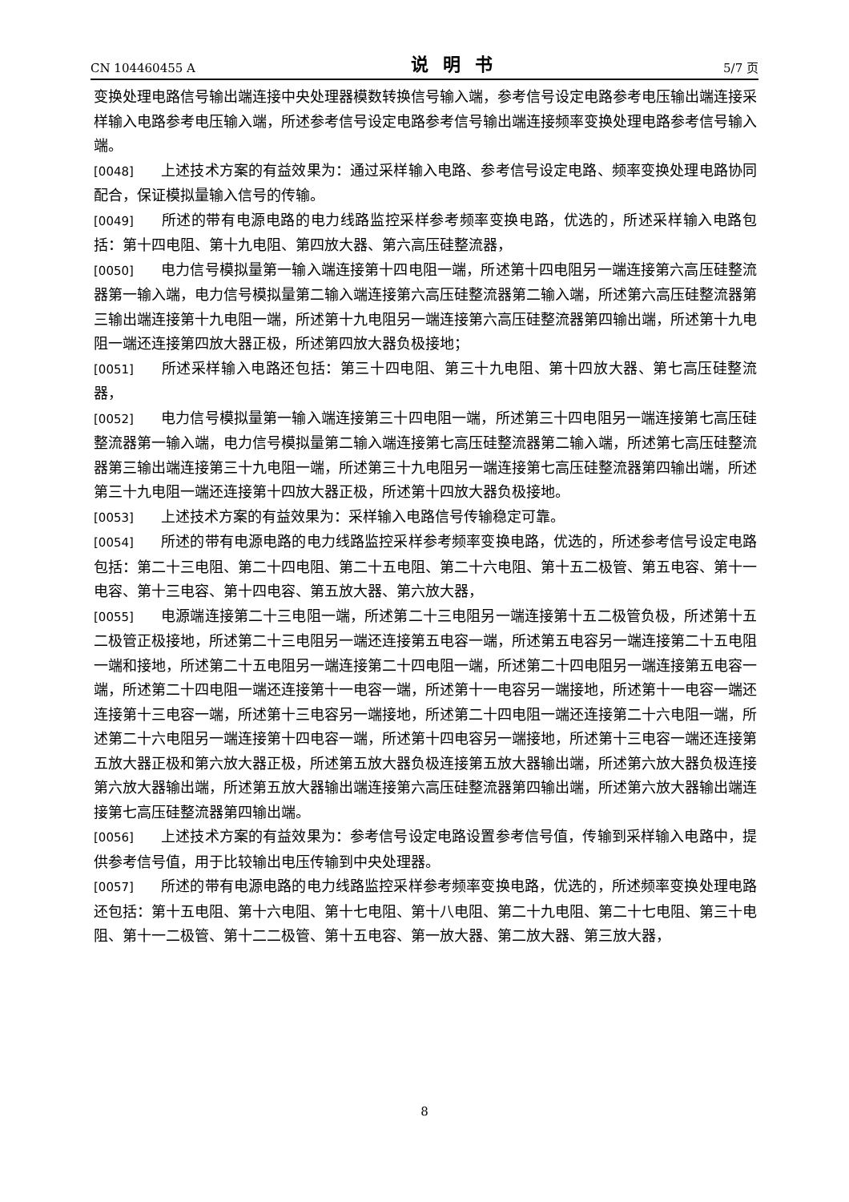CN 104460455 A 说明书 5/7 页
变换处理电路信号输出端连接中央处理器模数转换信号输入端，参考信号设定电路参考电压输出端连接采样输入电路参考电压输入端，所述参考信号设定电路参考信号输出端连接频率变换处理电路参考信号输入端。
[0048] 上述技术方案的有益效果为：通过采样输入电路、参考信号设定电路、频率变换处理电路协同配合，保证模拟量输入信号的传输。
[0049] 所述的带有电源电路的电力线路监控采样参考频率变换电路，优选的，所述采样输入电路包括：第十四电阻、第十九电阻、第四放大器、第六高压硅整流器，
[0050] 电力信号模拟量第一输入端连接第十四电阻一端，所述第十四电阻另一端连接第六高压硅整流器第一输入端，电力信号模拟量第二输入端连接第六高压硅整流器第二输入端，所述第六高压硅整流器第三输出端连接第十九电阻一端，所述第十九电阻另一端连接第六高压硅整流器第四输出端，所述第十九电阻一端还连接第四放大器正极，所述第四放大器负极接地；
[0051] 所述采样输入电路还包括：第三十四电阻、第三十九电阻、第十四放大器、第七高压硅整流器，
[0052] 电力信号模拟量第一输入端连接第三十四电阻一端，所述第三十四电阻另一端连接第七高压硅整流器第一输入端，电力信号模拟量第二输入端连接第七高压硅整流器第二输入端，所述第七高压硅整流器第三输出端连接第三十九电阻一端，所述第三十九电阻另一端连接第七高压硅整流器第四输出端，所述第三十九电阻一端还连接第十四放大器正极，所述第十四放大器负极接地。
[0053] 上述技术方案的有益效果为：采样输入电路信号传输稳定可靠。
[0054] 所述的带有电源电路的电力线路监控采样参考频率变换电路，优选的，所述参考信号设定电路包括：第二十三电阻、第二十四电阻、第二十五电阻、第二十六电阻、第十五二极管、第五电容、第十一电容、第十三电容、第十四电容、第五放大器、第六放大器，
[0055] 电源端连接第二十三电阻一端，所述第二十三电阻另一端连接第十五二极管负极，所述第十五二极管正极接地，所述第二十三电阻另一端还连接第五电容一端，所述第五电容另一端连接第二十五电阻一端和接地，所述第二十五电阻另一端连接第二十四电阻一端，所述第二十四电阻另一端连接第五电容一端，所述第二十四电阻一端还连接第十一电容一端，所述第十一电容另一端接地，所述第十一电容一端还连接第十三电容一端，所述第十三电容另一端接地，所述第二十四电阻一端还连接第二十六电阻一端，所述第二十六电阻另一端连接第十四电容一端，所述第十四电容另一端接地，所述第十三电容一端还连接第五放大器正极和第六放大器正极，所述第五放大器负极连接第五放大器输出端，所述第六放大器负极连接第六放大器输出端，所述第五放大器输出端连接第六高压硅整流器第四输出端，所述第六放大器输出端连接第七高压硅整流器第四输出端。
[0056] 上述技术方案的有益效果为：参考信号设定电路设置参考信号值，传输到采样输入电路中，提供参考信号值，用于比较输出电压传输到中央处理器。
[0057] 所述的带有电源电路的电力线路监控采样参考频率变换电路，优选的，所述频率变换处理电路还包括：第十五电阻、第十六电阻、第十七电阻、第十八电阻、第二十九电阻、第二十七电阻、第三十电阻、第十一二极管、第十二二极管、第十五电容、第一放大器、第二放大器、第三放大器，
8